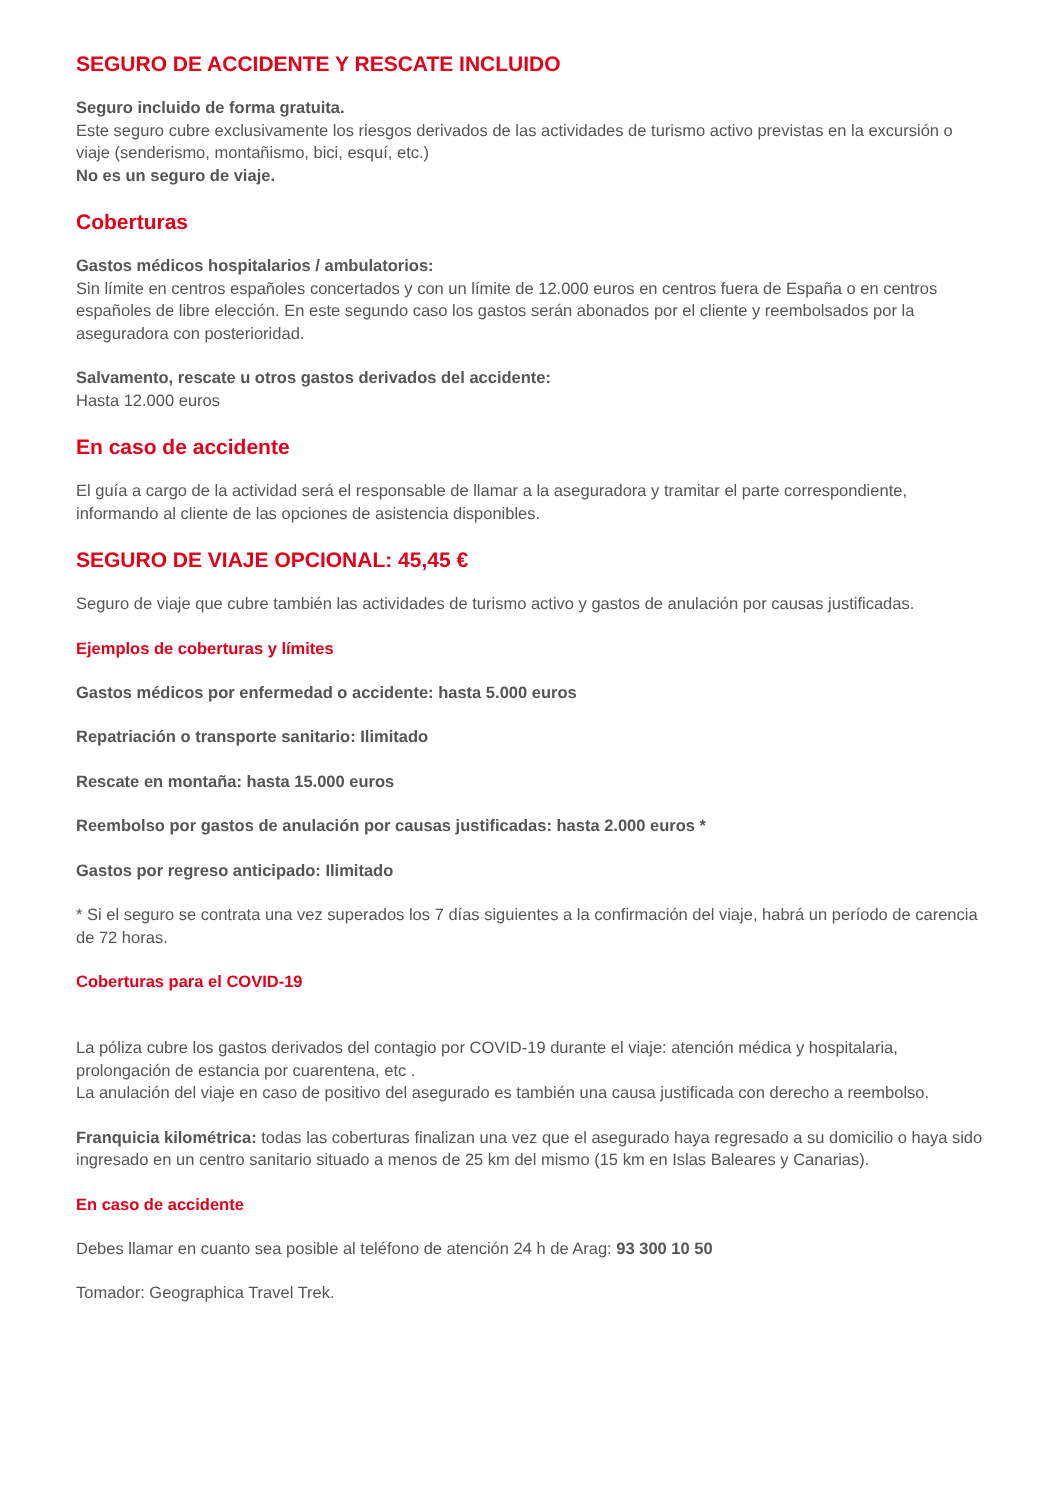SEGURO DE ACCIDENTE Y RESCATE INCLUIDO
Seguro incluido de forma gratuita.
Este seguro cubre exclusivamente los riesgos derivados de las actividades de turismo activo previstas en la excursión o viaje (senderismo, montañismo, bici, esquí, etc.)
No es un seguro de viaje.
Coberturas
Gastos médicos hospitalarios / ambulatorios:
Sin límite en centros españoles concertados y con un límite de 12.000 euros en centros fuera de España o en centros españoles de libre elección. En este segundo caso los gastos serán abonados por el cliente y reembolsados por la aseguradora con posterioridad.
Salvamento, rescate u otros gastos derivados del accidente:
Hasta 12.000 euros
En caso de accidente
El guía a cargo de la actividad será el responsable de llamar a la aseguradora y tramitar el parte correspondiente, informando al cliente de las opciones de asistencia disponibles.
SEGURO DE VIAJE OPCIONAL: 45,45 €
Seguro de viaje que cubre también las actividades de turismo activo y gastos de anulación por causas justificadas.
Ejemplos de coberturas y límites
Gastos médicos por enfermedad o accidente: hasta 5.000 euros
Repatriación o transporte sanitario: Ilimitado
Rescate en montaña: hasta 15.000 euros
Reembolso por gastos de anulación por causas justificadas: hasta 2.000 euros *
Gastos por regreso anticipado: Ilimitado
* Si el seguro se contrata una vez superados los 7 días siguientes a la confirmación del viaje, habrá un período de carencia de 72 horas.
Coberturas para el COVID-19
La póliza cubre los gastos derivados del contagio por COVID-19 durante el viaje: atención médica y hospitalaria, prolongación de estancia por cuarentena, etc .
La anulación del viaje en caso de positivo del asegurado es también una causa justificada con derecho a reembolso.
Franquicia kilométrica: todas las coberturas finalizan una vez que el asegurado haya regresado a su domicilio o haya sido ingresado en un centro sanitario situado a menos de 25 km del mismo (15 km en Islas Baleares y Canarias).
En caso de accidente
Debes llamar en cuanto sea posible al teléfono de atención 24 h de Arag: 93 300 10 50
Tomador: Geographica Travel Trek.